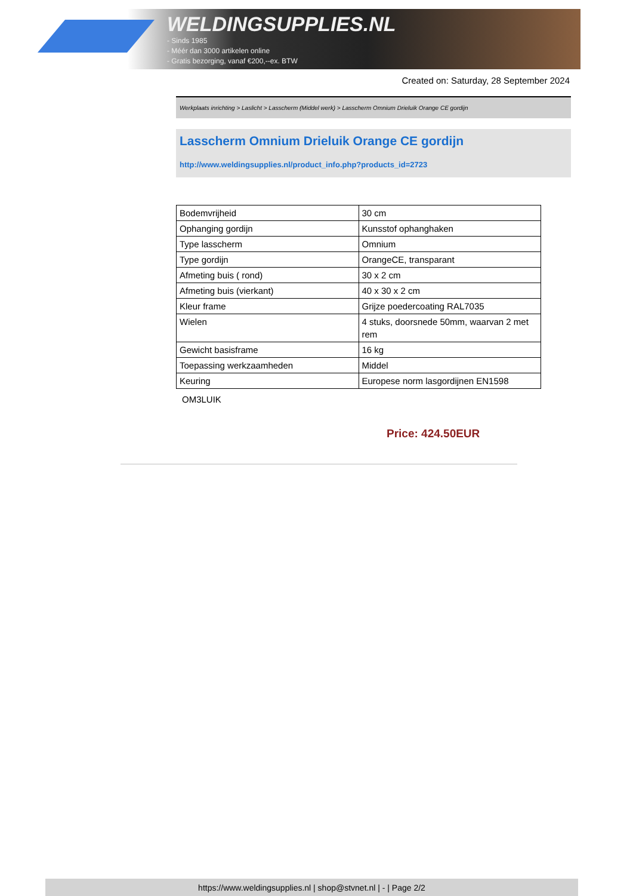WELDINGSUPPLIES.NL
- Sinds 1985
- Méér dan 3000 artikelen online
- Gratis bezorging, vanaf €200,--ex. BTW
Created on: Saturday, 28 September 2024
Werkplaats inrichting > Laslicht > Lasscherm (Middel werk) > Lasscherm Omnium Drieluik Orange CE gordijn
Lasscherm Omnium Drieluik Orange CE gordijn
http://www.weldingsupplies.nl/product_info.php?products_id=2723
| Bodemvrijheid | 30 cm |
| Ophanging gordijn | Kunsstof ophanghaken |
| Type lasscherm | Omnium |
| Type gordijn | OrangeCE, transparant |
| Afmeting buis ( rond) | 30 x 2 cm |
| Afmeting buis (vierkant) | 40 x 30 x 2 cm |
| Kleur frame | Grijze poedercoating RAL7035 |
| Wielen | 4 stuks, doorsnede 50mm, waarvan 2 met rem |
| Gewicht basisframe | 16 kg |
| Toepassing werkzaamheden | Middel |
| Keuring | Europese norm lasgordijnen EN1598 |
OM3LUIK
Price: 424.50EUR
https://www.weldingsupplies.nl | shop@stvnet.nl | - | Page 2/2